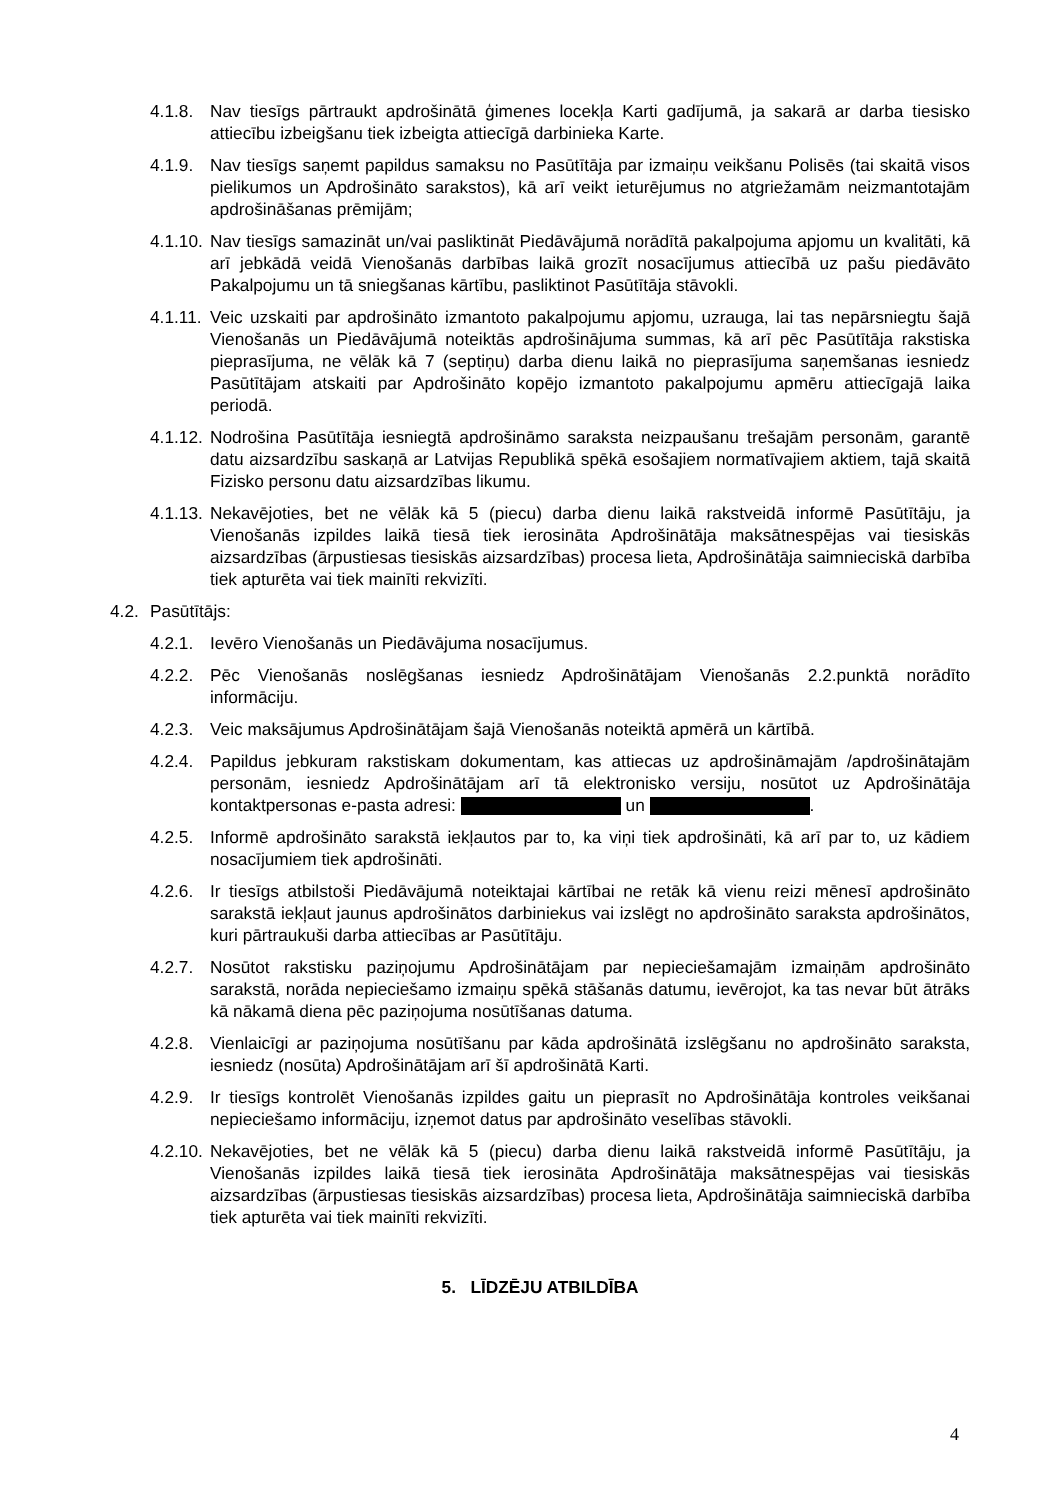4.1.8. Nav tiesīgs pārtraukt apdrošinātā ģimenes locekļa Karti gadījumā, ja sakarā ar darba tiesisko attiecību izbeigšanu tiek izbeigta attiecīgā darbinieka Karte.
4.1.9. Nav tiesīgs saņemt papildus samaksu no Pasūtītāja par izmaiņu veikšanu Polisēs (tai skaitā visos pielikumos un Apdrošināto sarakstos), kā arī veikt ieturējumus no atgriežamām neizmantotajām apdrošināšanas prēmijām;
4.1.10. Nav tiesīgs samazināt un/vai pasliktināt Piedāvājumā norādītā pakalpojuma apjomu un kvalitāti, kā arī jebkādā veidā Vienošanās darbības laikā grozīt nosacījumus attiecībā uz pašu piedāvāto Pakalpojumu un tā sniegšanas kārtību, pasliktinot Pasūtītāja stāvokli.
4.1.11. Veic uzskaiti par apdrošināto izmantoto pakalpojumu apjomu, uzrauga, lai tas nepārsniegtu šajā Vienošanās un Piedāvājumā noteiktās apdrošinājuma summas, kā arī pēc Pasūtītāja rakstiska pieprasījuma, ne vēlāk kā 7 (septiņu) darba dienu laikā no pieprasījuma saņemšanas iesniedz Pasūtītājam atskaiti par Apdrošināto kopējo izmantoto pakalpojumu apmēru attiecīgajā laika periodā.
4.1.12. Nodrošina Pasūtītāja iesniegtā apdrošināmo saraksta neizpaušanu trešajām personām, garantē datu aizsardzību saskaņā ar Latvijas Republikā spēkā esošajiem normatīvajiem aktiem, tajā skaitā Fizisko personu datu aizsardzības likumu.
4.1.13. Nekavējoties, bet ne vēlāk kā 5 (piecu) darba dienu laikā rakstveidā informē Pasūtītāju, ja Vienošanās izpildes laikā tiesā tiek ierosināta Apdrošinātāja maksātnespējas vai tiesiskās aizsardzības (ārpustiesas tiesiskās aizsardzības) procesa lieta, Apdrošinātāja saimnieciskā darbība tiek apturēta vai tiek mainīti rekvizīti.
4.2. Pasūtītājs:
4.2.1. Ievēro Vienošanās un Piedāvājuma nosacījumus.
4.2.2. Pēc Vienošanās noslēgšanas iesniedz Apdrošinātājam Vienošanās 2.2.punktā norādīto informāciju.
4.2.3. Veic maksājumus Apdrošinātājam šajā Vienošanās noteiktā apmērā un kārtībā.
4.2.4. Papildus jebkuram rakstiskam dokumentam, kas attiecas uz apdrošināmajām /apdrošinātajām personām, iesniedz Apdrošinātājam arī tā elektronisko versiju, nosūtot uz Apdrošinātāja kontaktpersonas e-pasta adresi: un .
4.2.5. Informē apdrošināto sarakstā iekļautos par to, ka viņi tiek apdrošināti, kā arī par to, uz kādiem nosacījumiem tiek apdrošināti.
4.2.6. Ir tiesīgs atbilstoši Piedāvājumā noteiktajai kārtībai ne retāk kā vienu reizi mēnesī apdrošināto sarakstā iekļaut jaunus apdrošinātos darbiniekus vai izslēgt no apdrošināto saraksta apdrošinātos, kuri pārtraukuši darba attiecības ar Pasūtītāju.
4.2.7. Nosūtot rakstisku paziņojumu Apdrošinātājam par nepieciešamajām izmaiņām apdrošināto sarakstā, norāda nepieciešamo izmaiņu spēkā stāšanās datumu, ievērojot, ka tas nevar būt ātrāks kā nākamā diena pēc paziņojuma nosūtīšanas datuma.
4.2.8. Vienlaicīgi ar paziņojuma nosūtīšanu par kāda apdrošinātā izslēgšanu no apdrošināto saraksta, iesniedz (nosūta) Apdrošinātājam arī šī apdrošinātā Karti.
4.2.9. Ir tiesīgs kontrolēt Vienošanās izpildes gaitu un pieprasīt no Apdrošinātāja kontroles veikšanai nepieciešamo informāciju, izņemot datus par apdrošināto veselības stāvokli.
4.2.10. Nekavējoties, bet ne vēlāk kā 5 (piecu) darba dienu laikā rakstveidā informē Pasūtītāju, ja Vienošanās izpildes laikā tiesā tiek ierosināta Apdrošinātāja maksātnespējas vai tiesiskās aizsardzības (ārpustiesas tiesiskās aizsardzības) procesa lieta, Apdrošinātāja saimnieciskā darbība tiek apturēta vai tiek mainīti rekvizīti.
5. LĪDZĒJU ATBILDĪBA
4